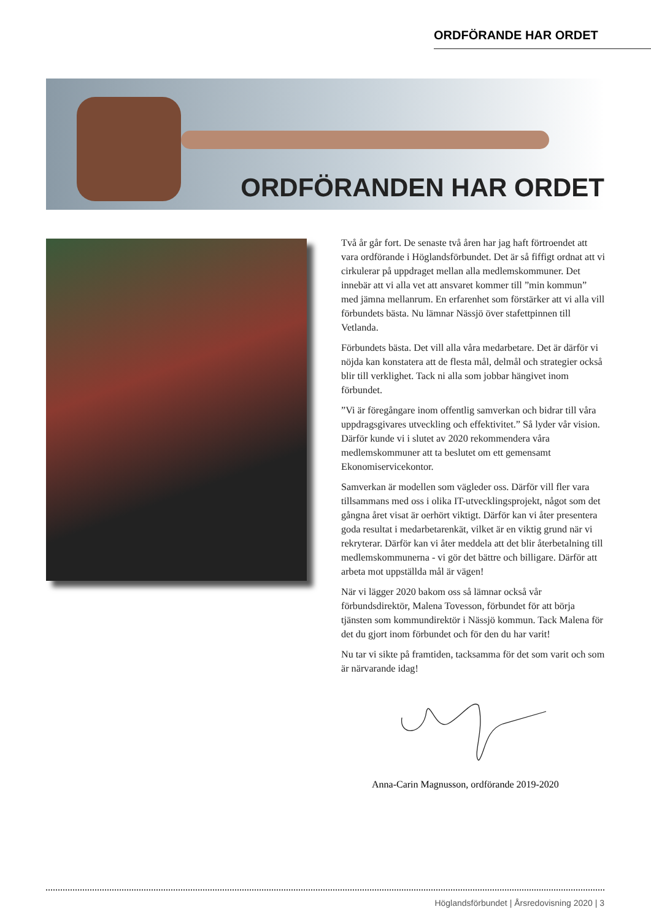ORDFÖRANDE HAR ORDET
ORDFÖRANDEN HAR ORDET
Två år går fort. De senaste två åren har jag haft förtroendet att vara ordförande i Höglandsförbundet. Det är så fiffigt ordnat att vi cirkulerar på uppdraget mellan alla medlemskommuner. Det innebär att vi alla vet att ansvaret kommer till ”min kommun” med jämna mellanrum. En erfarenhet som förstärker att vi alla vill förbundets bästa. Nu lämnar Nässjö över stafettpinnen till Vetlanda.
Förbundets bästa. Det vill alla våra medarbetare. Det är därför vi nöjda kan konstatera att de flesta mål, delmål och strategier också blir till verklighet. Tack ni alla som jobbar hängivet inom förbundet.
”Vi är föregångare inom offentlig samverkan och bidrar till våra uppdragsgivares utveckling och effektivitet.” Så lyder vår vision. Därför kunde vi i slutet av 2020 rekommendera våra medlemskommuner att ta beslutet om ett gemensamt Ekonomiservicekontor.
Samverkan är modellen som vägleder oss. Därför vill fler vara tillsammans med oss i olika IT-utvecklingsprojekt, något som det gångna året visat är oerhört viktigt. Därför kan vi åter presentera goda resultat i medarbetarenkät, vilket är en viktig grund när vi rekryterar. Därför kan vi åter meddela att det blir återbetalning till medlemskommunerna - vi gör det bättre och billigare. Därför att arbeta mot uppställda mål är vägen!
När vi lägger 2020 bakom oss så lämnar också vår förbundsdirektör, Malena Tovesson, förbundet för att börja tjänsten som kommundirektör i Nässjö kommun. Tack Malena för det du gjort inom förbundet och för den du har varit!
Nu tar vi sikte på framtiden, tacksamma för det som varit och som är närvarande idag!
Anna-Carin Magnusson, ordförande 2019-2020
Höglandsförbundet | Årsredovisning 2020 | 3